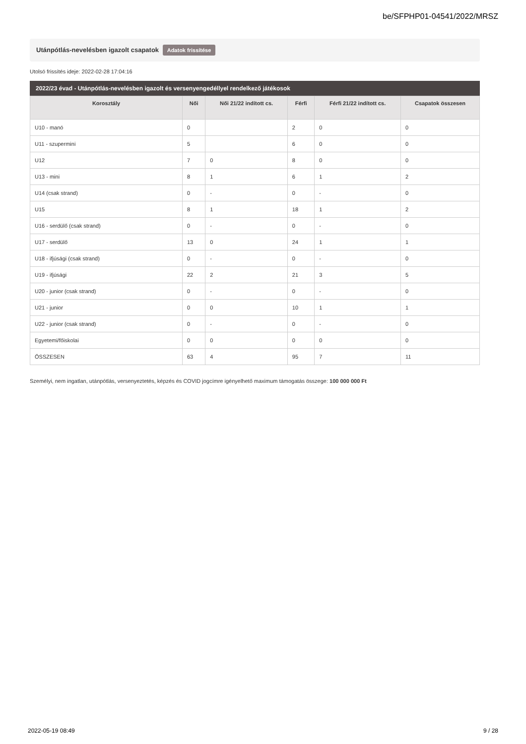be/SFPHP01-04541/2022/MRSZ
Utánpótlás-nevelésben igazolt csapatok Adatok frissítése
Utolsó frissítés ideje: 2022-02-28 17:04:16
2022/23 évad - Utánpótlás-nevelésben igazolt és versenyengedéllyel rendelkező játékosok
| Korosztály | Női | Női 21/22 indított cs. | Férfi | Férfi 21/22 indított cs. | Csapatok összesen |
| --- | --- | --- | --- | --- | --- |
| U10 - manó | 0 | | 2 | 0 | 0 |
| U11 - szupermini | 5 | | 6 | 0 | 0 |
| U12 | 7 | 0 | 8 | 0 | 0 |
| U13 - mini | 8 | 1 | 6 | 1 | 2 |
| U14 (csak strand) | 0 | - | 0 | - | 0 |
| U15 | 8 | 1 | 18 | 1 | 2 |
| U16 - serdülő (csak strand) | 0 | - | 0 | - | 0 |
| U17 - serdülő | 13 | 0 | 24 | 1 | 1 |
| U18 - ifjúsági (csak strand) | 0 | - | 0 | - | 0 |
| U19 - ifjúsági | 22 | 2 | 21 | 3 | 5 |
| U20 - junior (csak strand) | 0 | - | 0 | - | 0 |
| U21 - junior | 0 | 0 | 10 | 1 | 1 |
| U22 - junior (csak strand) | 0 | - | 0 | - | 0 |
| Egyetemi/főiskolai | 0 | 0 | 0 | 0 | 0 |
| ÖSSZESEN | 63 | 4 | 95 | 7 | 11 |
Személyi, nem ingatlan, utánpótlás, versenyeztetés, képzés és COVID jogcímre igényelhető maximum támogatás összege: 100 000 000 Ft
2022-05-19 08:49 9 / 28